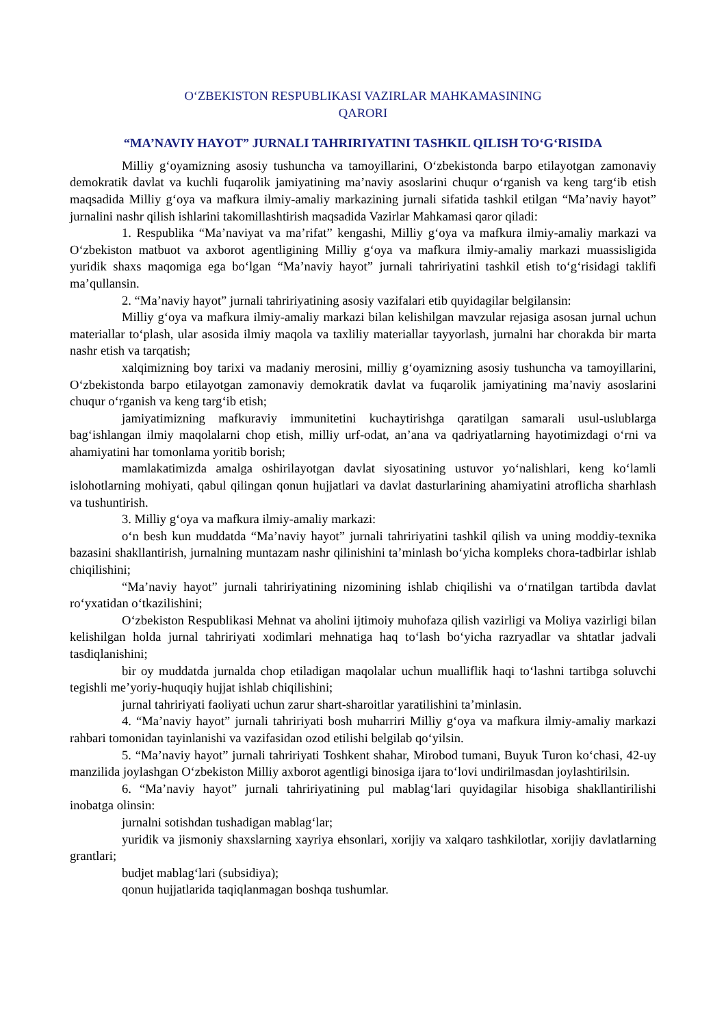O‘ZBEKISTON RESPUBLIKASI VAZIRLAR MAHKAMASINING
QARORI
“MA’NAVIY HAYOT” JURNALI TAHRIRIYATINI TASHKIL QILISH TO‘G‘RISIDA
Milliy g‘oyamizning asosiy tushuncha va tamoyillarini, O‘zbekistonda barpo etilayotgan zamonaviy demokratik davlat va kuchli fuqarolik jamiyatining ma’naviy asoslarini chuqur o‘rganish va keng targ‘ib etish maqsadida Milliy g‘oya va mafkura ilmiy-amaliy markazining jurnali sifatida tashkil etilgan “Ma’naviy hayot” jurnalini nashr qilish ishlarini takomillashtirish maqsadida Vazirlar Mahkamasi qaror qiladi:
1. Respublika “Ma’naviyat va ma’rifat” kengashi, Milliy g‘oya va mafkura ilmiy-amaliy markazi va O‘zbekiston matbuot va axborot agentligining Milliy g‘oya va mafkura ilmiy-amaliy markazi muassisligida yuridik shaxs maqomiga ega bo‘lgan “Ma’naviy hayot” jurnali tahririyatini tashkil etish to‘g‘risidagi taklifi ma’qullansin.
2. “Ma’naviy hayot” jurnali tahririyatining asosiy vazifalari etib quyidagilar belgilansin:
Milliy g‘oya va mafkura ilmiy-amaliy markazi bilan kelishilgan mavzular rejasiga asosan jurnal uchun materiallar to‘plash, ular asosida ilmiy maqola va taxliliy materiallar tayyorlash, jurnalni har chorakda bir marta nashr etish va tarqatish;
xalqimizning boy tarixi va madaniy merosini, milliy g‘oyamizning asosiy tushuncha va tamoyillarini, O‘zbekistonda barpo etilayotgan zamonaviy demokratik davlat va fuqarolik jamiyatining ma’naviy asoslarini chuqur o‘rganish va keng targ‘ib etish;
jamiyatimizning mafkuraviy immunitetini kuchaytirishga qaratilgan samarali usul-uslublarga bag‘ishlangan ilmiy maqolalarni chop etish, milliy urf-odat, an’ana va qadriyatlarning hayotimizdagi o‘rni va ahamiyatini har tomonlama yoritib borish;
mamlakatimizda amalga oshirilayotgan davlat siyosatining ustuvor yo‘nalishlari, keng ko‘lamli islohotlarning mohiyati, qabul qilingan qonun hujjatlari va davlat dasturlarining ahamiyatini atroflicha sharhlash va tushuntirish.
3. Milliy g‘oya va mafkura ilmiy-amaliy markazi:
o‘n besh kun muddatda “Ma’naviy hayot” jurnali tahririyatini tashkil qilish va uning moddiy-texnika bazasini shakllantirish, jurnalning muntazam nashr qilinishini ta’minlash bo‘yicha kompleks chora-tadbirlar ishlab chiqilishini;
“Ma’naviy hayot” jurnali tahririyatining nizomining ishlab chiqilishi va o‘rnatilgan tartibda davlat ro‘yxatidan o‘tkazilishini;
O‘zbekiston Respublikasi Mehnat va aholini ijtimoiy muhofaza qilish vazirligi va Moliya vazirligi bilan kelishilgan holda jurnal tahririyati xodimlari mehnatiga haq to‘lash bo‘yicha razryadlar va shtatlar jadvali tasdiqlanishini;
bir oy muddatda jurnalda chop etiladigan maqolalar uchun mualliflik haqi to‘lashni tartibga soluvchi tegishli me’yoriy-huquqiy hujjat ishlab chiqilishini;
jurnal tahririyati faoliyati uchun zarur shart-sharoitlar yaratilishini ta’minlasin.
4. “Ma’naviy hayot” jurnali tahririyati bosh muharriri Milliy g‘oya va mafkura ilmiy-amaliy markazi rahbari tomonidan tayinlanishi va vazifasidan ozod etilishi belgilab qo‘yilsin.
5. “Ma’naviy hayot” jurnali tahririyati Toshkent shahar, Mirobod tumani, Buyuk Turon ko‘chasi, 42-uy manzilida joylashgan O‘zbekiston Milliy axborot agentligi binosiga ijara to‘lovi undirilmasdan joylashtirilsin.
6. “Ma’naviy hayot” jurnali tahririyatining pul mablag‘lari quyidagilar hisobiga shakllantirilishi inobatga olinsin:
jurnalni sotishdan tushadigan mablag‘lar;
yuridik va jismoniy shaxslarning xayriya ehsonlari, xorijiy va xalqaro tashkilotlar, xorijiy davlatlarning grantlari;
budjet mablag‘lari (subsidiya);
qonun hujjatlarida taqiqlanmagan boshqa tushumlar.